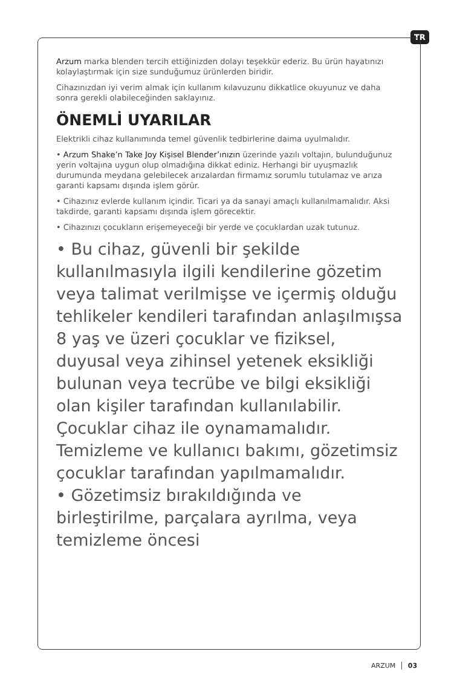TR
Arzum marka blenderı tercih ettiğinizden dolayı teşekkür ederiz. Bu ürün hayatınızı kolaylaştırmak için size sunduğumuz ürünlerden biridir.
Cihazınızdan iyi verim almak için kullanım kılavuzunu dikkatlice okuyunuz ve daha sonra gerekli olabileceğinden saklayınız.
ÖNEMLİ UYARILAR
Elektrikli cihaz kullanımında temel güvenlik tedbirlerine daima uyulmalıdır.
• Arzum Shake’n Take Joy Kişisel Blender’ınızın üzerinde yazılı voltajın, bulunduğunuz yerin voltajına uygun olup olmadığına dikkat ediniz. Herhangi bir uyuşmazlık durumunda meydana gelebilecek arızalardan firmamız sorumlu tutulamaz ve arıza garanti kapsamı dışında işlem görür.
• Cihazınız evlerde kullanım içindir. Ticari ya da sanayi amaçlı kullanılmamalıdır. Aksi takdirde, garanti kapsamı dışında işlem görecektir.
• Cihazınızı çocukların erişemeyeceği bir yerde ve çocuklardan uzak tutunuz.
• Bu cihaz, güvenli bir şekilde kullanılmasıyla ilgili kendilerine gözetim veya talimat verilmişse ve içermiş olduğu tehlikeler kendileri tarafından anlaşılmışsa 8 yaş ve üzeri çocuklar ve fiziksel, duyusal veya zihinsel yetenek eksikliği bulunan veya tecrübe ve bilgi eksikliği olan kişiler tarafından kullanılabilir. Çocuklar cihaz ile oynamamalıdır. Temizleme ve kullanıcı bakımı, gözetimsiz çocuklar tarafından yapılmamalıdır.
• Gözetimsiz bırakıldığında ve birleştirilme, parçalara ayrılma, veya temizleme öncesi
ARZUM │ 03